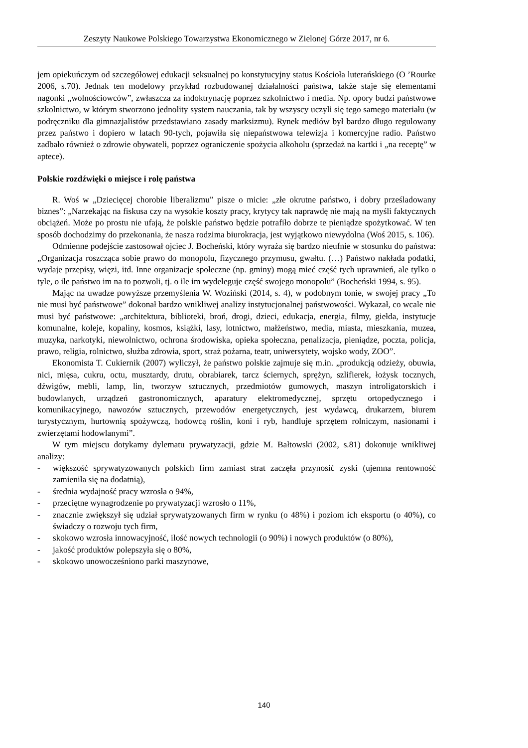Zeszyty Naukowe Polskiego Towarzystwa Ekonomicznego w Zielonej Górze 2017, nr 6.
jem opiekuńczym od szczegółowej edukacji seksualnej po konstytucyjny status Kościoła luterańskiego (O ’Rourke 2006, s.70). Jednak ten modelowy przykład rozbudowanej działalności państwa, także staje się elementami nagonki „wolnościowców”, zwłaszcza za indoktrynację poprzez szkolnictwo i media. Np. opory budzi państwowe szkolnictwo, w którym stworzono jednolity system nauczania, tak by wszyscy uczyli się tego samego materiału (w podręczniku dla gimnazjalistów przedstawiano zasady marksizmu). Rynek mediów był bardzo długo regulowany przez państwo i dopiero w latach 90-tych, pojawiła się niepaństwowa telewizja i komercyjne radio. Państwo zadbało również o zdrowie obywateli, poprzez ograniczenie spożycia alkoholu (sprzedaż na kartki i „na receptę” w aptece).
Polskie rozdźwięki o miejsce i rolę państwa
R. Woś w „Dziecięcej chorobie liberalizmu” pisze o micie: „złe okrutne państwo, i dobry prześladowany biznes”: „Narzekając na fiskusa czy na wysokie koszty pracy, krytycy tak naprawdę nie mają na myśli faktycznych obciążeń. Może po prostu nie ufają, że polskie państwo będzie potrafiło dobrze te pieniądze spożytkować. W ten sposób dochodzimy do przekonania, że nasza rodzima biurokracja, jest wyjątkowo niewydolna (Woś 2015, s. 106).
Odmienne podejście zastosował ojciec J. Bocheński, który wyraża się bardzo nieufnie w stosunku do państwa: „Organizacja roszcząca sobie prawo do monopolu, fizycznego przymusu, gwałtu. (…) Państwo nakłada podatki, wydaje przepisy, więzi, itd. Inne organizacje społeczne (np. gminy) mogą mieć część tych uprawnień, ale tylko o tyle, o ile państwo im na to pozwoli, tj. o ile im wydeleguje część swojego monopolu” (Bocheński 1994, s. 95).
Mając na uwadze powyższe przemyślenia W. Woziński (2014, s. 4), w podobnym tonie, w swojej pracy „To nie musi być państwowe” dokonał bardzo wnikliwej analizy instytucjonalnej państwowości. Wykazał, co wcale nie musi być państwowe: „architektura, biblioteki, broń, drogi, dzieci, edukacja, energia, filmy, giełda, instytucje komunalne, koleje, kopaliny, kosmos, książki, lasy, lotnictwo, małżeństwo, media, miasta, mieszkania, muzea, muzyka, narkotyki, niewolnictwo, ochrona środowiska, opieka społeczna, penalizacja, pieniądze, poczta, policja, prawo, religia, rolnictwo, służba zdrowia, sport, straż pożarna, teatr, uniwersytety, wojsko wody, ZOO”.
Ekonomista T. Cukiernik (2007) wyliczył, że państwo polskie zajmuje się m.in. „produkcją odzieży, obuwia, nici, mięsa, cukru, octu, musztardy, drutu, obrabiarek, tarcz ściernych, sprężyn, szlifierek, łożysk tocznych, dźwigów, mebli, lamp, lin, tworzyw sztucznych, przedmiotów gumowych, maszyn introligatorskich i budowlanych, urządzeń gastronomicznych, aparatury elektromedycznej, sprzętu ortopedycznego i komunikacyjnego, nawozów sztucznych, przewodów energetycznych, jest wydawcą, drukarzem, biurem turystycznym, hurtownią spożywczą, hodowcą roślin, koni i ryb, handluje sprzętem rolniczym, nasionami i zwierzętami hodowlanymi”.
W tym miejscu dotykamy dylematu prywatyzacji, gdzie M. Bałtowski (2002, s.81) dokonuje wnikliwej analizy:
- większość sprywatyzowanych polskich firm zamiast strat zaczęła przynosić zyski (ujemna rentowność zamieniła się na dodatnią),
- średnia wydajność pracy wzrosła o 94%,
- przeciętne wynagrodzenie po prywatyzacji wzrosło o 11%,
- znacznie zwiększył się udział sprywatyzowanych firm w rynku (o 48%) i poziom ich eksportu (o 40%), co świadczy o rozwoju tych firm,
- skokowo wzrosła innowacyjność, ilość nowych technologii (o 90%) i nowych produktów (o 80%),
- jakość produktów polepszyła się o 80%,
- skokowo unowocześniono parki maszynowe,
140